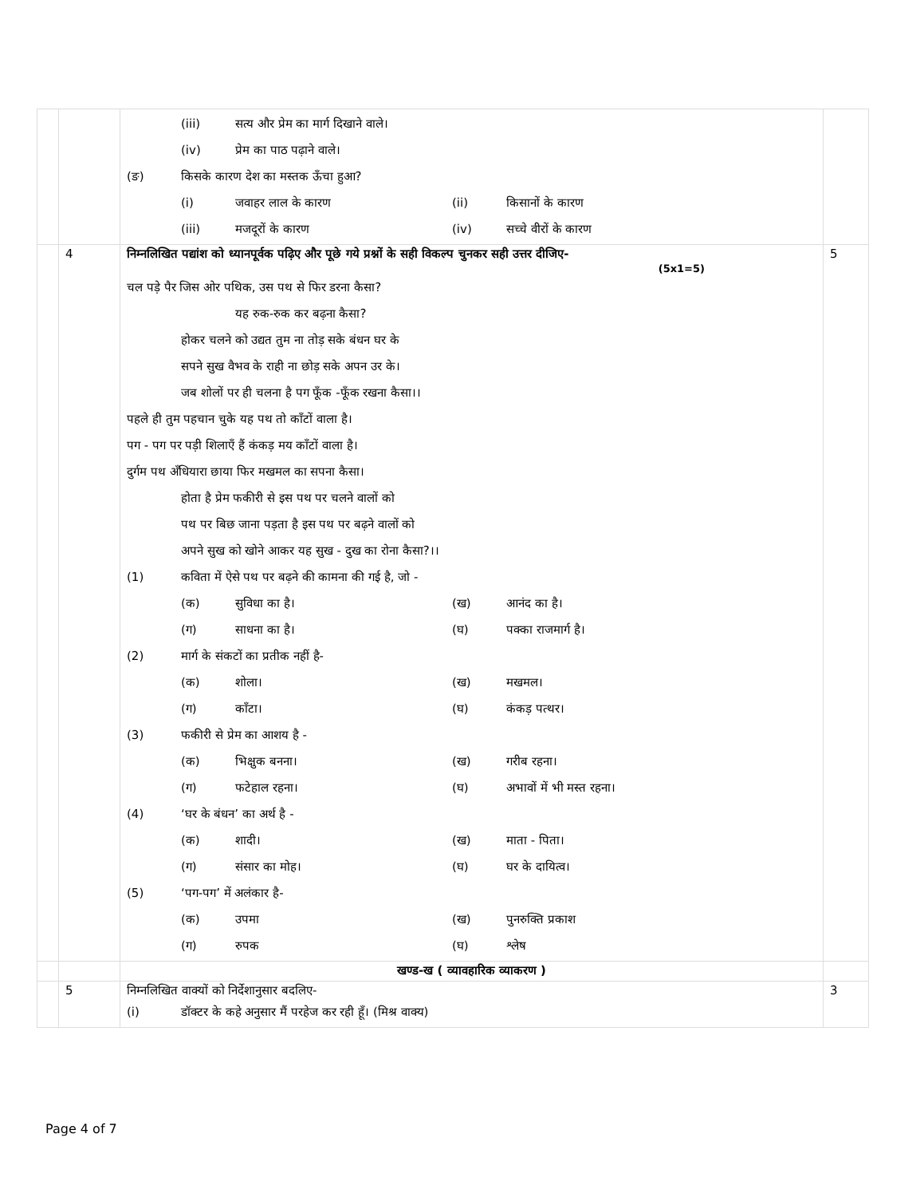| | | (iii) सत्य और प्रेम का मार्ग दिखाने वाले। (iv) प्रेम का पाठ पढ़ाने वाले। (ङ) किसके कारण देश का मस्तक ऊँचा हुआ? (i) जवाहर लाल के कारण (ii) किसानों के कारण (iii) मजदूरों के कारण (iv) सच्चे वीरों के कारण | |
| | 4 | निम्नलिखित पद्यांश को ध्यानपूर्वक पढ़िए और पूछे गये प्रश्नों के सही विकल्प चुनकर सही उत्तर दीजिए- (5x1=5) चल पड़े पैर जिस ओर पथिक, उस पथ से फिर डरना कैसा? यह रुक-रुक कर बढ़ना कैसा? होकर चलने को उद्यत तुम ना तोड़ सके बंधन घर के सपने सुख वैभव के राही ना छोड़ सके अपन उर के। जब शोलों पर ही चलना है पग फूँक -फूँक रखना कैसा।। पहले ही तुम पहचान चुके यह पथ तो काँटों वाला है। पग - पग पर पड़ी शिलाएँ हैं कंकड़ मय काँटों वाला है। दुर्गम पथ अँधियारा छाया फिर मखमल का सपना कैसा। होता है प्रेम फकीरी से इस पथ पर चलने वालों को पथ पर बिछ जाना पड़ता है इस पथ पर बढ़ने वालों को अपने सुख को खोने आकर यह सुख - दुख का रोना कैसा?।। (1) कविता में ऐसे पथ पर बढ़ने की कामना की गई है, जो - (क) सुविधा का है। (ख) आनंद का है। (ग) साधना का है। (घ) पक्का राजमार्ग है। (2) मार्ग के संकटों का प्रतीक नहीं है- (क) शोला। (ख) मखमल। (ग) काँटा। (घ) कंकड़ पत्थर। (3) फकीरी से प्रेम का आशय है - (क) भिक्षुक बनना। (ख) गरीब रहना। (ग) फटेहाल रहना। (घ) अभावों में भी मस्त रहना। (4) ‘घर के बंधन’ का अर्थ है - (क) शादी। (ख) माता - पिता। (ग) संसार का मोह। (घ) घर के दायित्व। (5) ‘पग-पग’ में अलंकार है- (क) उपमा (ख) पुनरुक्ति प्रकाश (ग) रुपक (घ) श्लेष | 5 |
| | | खण्ड-ख ( व्यावहारिक व्याकरण ) | |
| | 5 | निम्नलिखित वाक्यों को निर्देशानुसार बदलिए- (i) डॉक्टर के कहे अनुसार मैं परहेज कर रही हूँ। (मिश्र वाक्य) | 3 |
Page 4 of 7